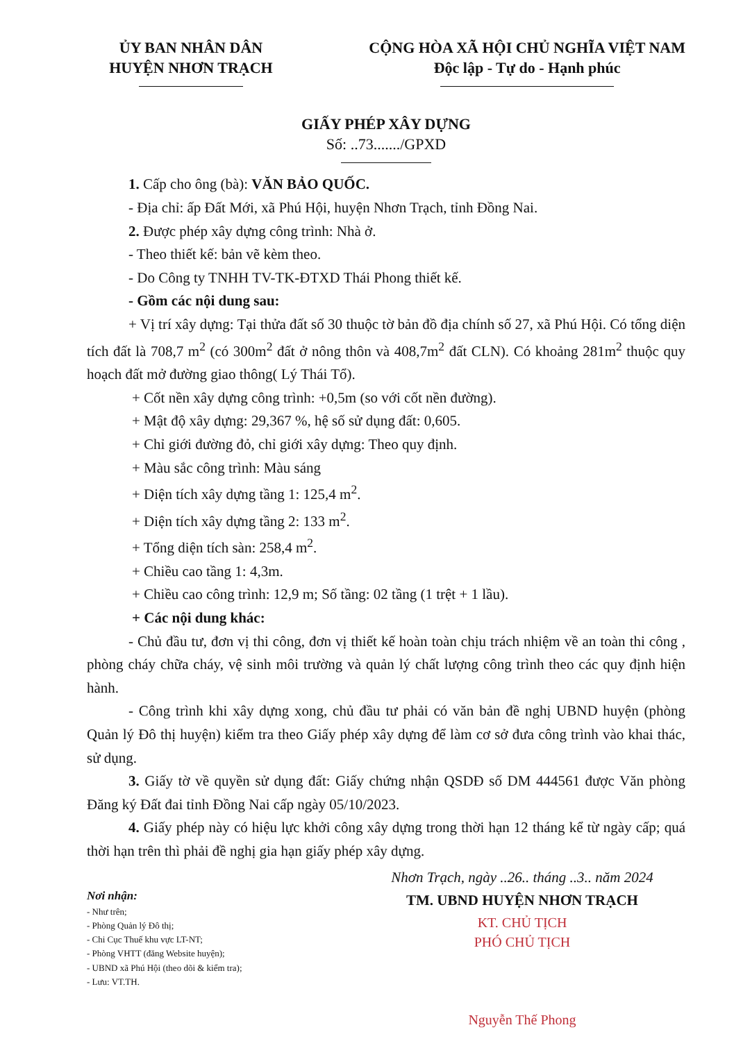ỦY BAN NHÂN DÂN
HUYỆN NHƠN TRẠCH
CỘNG HÒA XÃ HỘI CHỦ NGHĨA VIỆT NAM
Độc lập - Tự do - Hạnh phúc
GIẤY PHÉP XÂY DỰNG
Số: ..73......./GPXD
1. Cấp cho ông (bà): VĂN BẢO QUỐC.
- Địa chỉ: ấp Đất Mới, xã Phú Hội, huyện Nhơn Trạch, tỉnh Đồng Nai.
2. Được phép xây dựng công trình: Nhà ở.
- Theo thiết kế: bản vẽ kèm theo.
- Do Công ty TNHH TV-TK-ĐTXD Thái Phong thiết kế.
- Gồm các nội dung sau:
+ Vị trí xây dựng: Tại thửa đất số 30 thuộc tờ bản đồ địa chính số 27, xã Phú Hội. Có tổng diện tích đất là 708,7 m<sup>2</sup> (có 300m<sup>2</sup> đất ở nông thôn và 408,7m<sup>2</sup> đất CLN). Có khoảng 281m<sup>2</sup> thuộc quy hoạch đất mở đường giao thông( Lý Thái Tổ).
+ Cốt nền xây dựng công trình: +0,5m (so với cốt nền đường).
+ Mật độ xây dựng: 29,367 %, hệ số sử dụng đất: 0,605.
+ Chỉ giới đường đỏ, chỉ giới xây dựng: Theo quy định.
+ Màu sắc công trình: Màu sáng
+ Diện tích xây dựng tầng 1: 125,4 m<sup>2</sup>.
+ Diện tích xây dựng tầng 2: 133 m<sup>2</sup>.
+ Tổng diện tích sàn: 258,4 m<sup>2</sup>.
+ Chiều cao tầng 1: 4,3m.
+ Chiều cao công trình: 12,9 m; Số tầng: 02 tầng (1 trệt + 1 lầu).
+ Các nội dung khác:
- Chủ đầu tư, đơn vị thi công, đơn vị thiết kế hoàn toàn chịu trách nhiệm về an toàn thi công , phòng cháy chữa cháy, vệ sinh môi trường và quản lý chất lượng công trình theo các quy định hiện hành.
- Công trình khi xây dựng xong, chủ đầu tư phải có văn bản đề nghị UBND huyện (phòng Quản lý Đô thị huyện) kiểm tra theo Giấy phép xây dựng để làm cơ sở đưa công trình vào khai thác, sử dụng.
3. Giấy tờ về quyền sử dụng đất: Giấy chứng nhận QSDĐ số DM 444561 được Văn phòng Đăng ký Đất đai tỉnh Đồng Nai cấp ngày 05/10/2023.
4. Giấy phép này có hiệu lực khởi công xây dựng trong thời hạn 12 tháng kể từ ngày cấp; quá thời hạn trên thì phải đề nghị gia hạn giấy phép xây dựng.
Nơi nhận:
- Như trên;
- Phòng Quản lý Đô thị;
- Chi Cục Thuế khu vực LT-NT;
- Phòng VHTT (đăng Website huyện);
- UBND xã Phú Hội (theo dõi & kiểm tra);
- Lưu: VT.TH.
Nhơn Trạch, ngày ..26.. tháng ..3.. năm 2024
TM. UBND HUYỆN NHƠN TRẠCH
KT. CHỦ TỊCH
PHÓ CHỦ TỊCH
Nguyễn Thế Phong